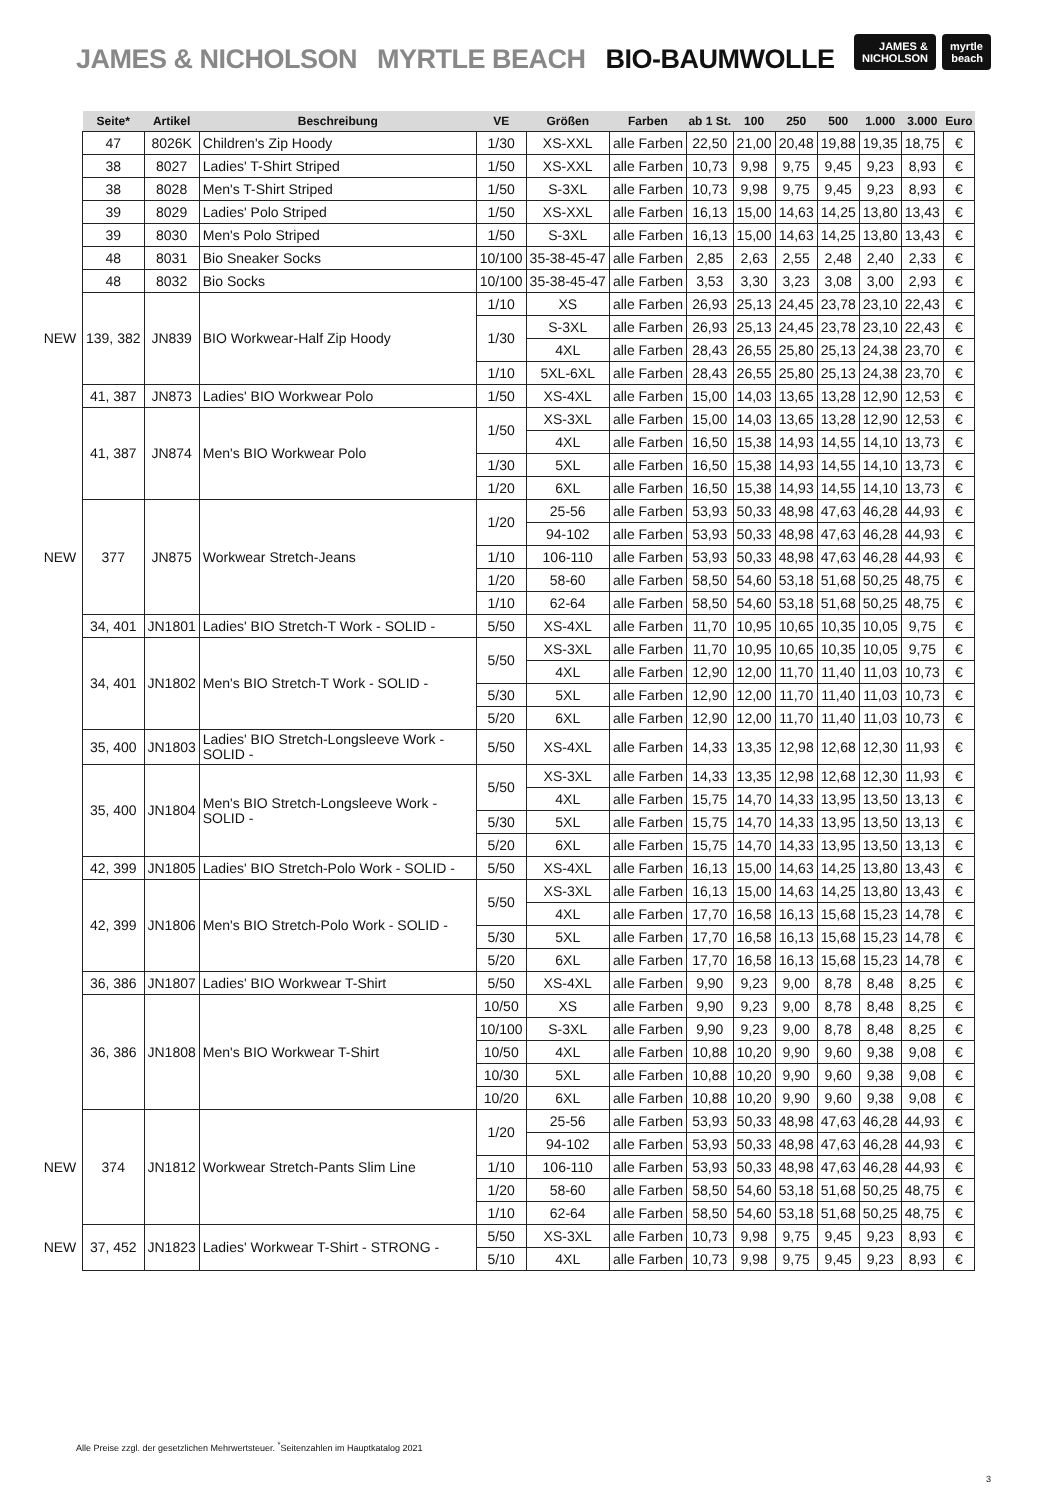JAMES & NICHOLSON MYRTLE BEACH BIO-BAUMWOLLE
JAMES &
NICHOLSON
myrtle
beach
| | Seite* | Artikel | Beschreibung | VE | Größen | Farben | ab 1 St. | 100 | 250 | 500 | 1.000 | 3.000 | Euro |
| --- | --- | --- | --- | --- | --- | --- | --- | --- | --- | --- | --- | --- | --- |
| | 47 | 8026K | Children's Zip Hoody | 1/30 | XS-XXL | alle Farben | 22,50 | 21,00 | 20,48 | 19,88 | 19,35 | 18,75 | € |
| | 38 | 8027 | Ladies' T-Shirt Striped | 1/50 | XS-XXL | alle Farben | 10,73 | 9,98 | 9,75 | 9,45 | 9,23 | 8,93 | € |
| | 38 | 8028 | Men's T-Shirt Striped | 1/50 | S-3XL | alle Farben | 10,73 | 9,98 | 9,75 | 9,45 | 9,23 | 8,93 | € |
| | 39 | 8029 | Ladies' Polo Striped | 1/50 | XS-XXL | alle Farben | 16,13 | 15,00 | 14,63 | 14,25 | 13,80 | 13,43 | € |
| | 39 | 8030 | Men's Polo Striped | 1/50 | S-3XL | alle Farben | 16,13 | 15,00 | 14,63 | 14,25 | 13,80 | 13,43 | € |
| | 48 | 8031 | Bio Sneaker Socks | 10/100 | 35-38-45-47 | alle Farben | 2,85 | 2,63 | 2,55 | 2,48 | 2,40 | 2,33 | € |
| | 48 | 8032 | Bio Socks | 10/100 | 35-38-45-47 | alle Farben | 3,53 | 3,30 | 3,23 | 3,08 | 3,00 | 2,93 | € |
| NEW | 139, 382 | JN839 | BIO Workwear-Half Zip Hoody | 1/10 | XS | alle Farben | 26,93 | 25,13 | 24,45 | 23,78 | 23,10 | 22,43 | € |
| | | | | 1/30 | S-3XL | alle Farben | 26,93 | 25,13 | 24,45 | 23,78 | 23,10 | 22,43 | € |
| | | | | | 4XL | alle Farben | 28,43 | 26,55 | 25,80 | 25,13 | 24,38 | 23,70 | € |
| | | | | 1/10 | 5XL-6XL | alle Farben | 28,43 | 26,55 | 25,80 | 25,13 | 24,38 | 23,70 | € |
| | 41, 387 | JN873 | Ladies' BIO Workwear Polo | 1/50 | XS-4XL | alle Farben | 15,00 | 14,03 | 13,65 | 13,28 | 12,90 | 12,53 | € |
| | 41, 387 | JN874 | Men's BIO Workwear Polo | 1/50 | XS-3XL | alle Farben | 15,00 | 14,03 | 13,65 | 13,28 | 12,90 | 12,53 | € |
| | | | | | 4XL | alle Farben | 16,50 | 15,38 | 14,93 | 14,55 | 14,10 | 13,73 | € |
| | | | | 1/30 | 5XL | alle Farben | 16,50 | 15,38 | 14,93 | 14,55 | 14,10 | 13,73 | € |
| | | | | 1/20 | 6XL | alle Farben | 16,50 | 15,38 | 14,93 | 14,55 | 14,10 | 13,73 | € |
| NEW | 377 | JN875 | Workwear Stretch-Jeans | 1/20 | 25-56 | alle Farben | 53,93 | 50,33 | 48,98 | 47,63 | 46,28 | 44,93 | € |
| | | | | | 94-102 | alle Farben | 53,93 | 50,33 | 48,98 | 47,63 | 46,28 | 44,93 | € |
| | | | | 1/10 | 106-110 | alle Farben | 53,93 | 50,33 | 48,98 | 47,63 | 46,28 | 44,93 | € |
| | | | | 1/20 | 58-60 | alle Farben | 58,50 | 54,60 | 53,18 | 51,68 | 50,25 | 48,75 | € |
| | | | | 1/10 | 62-64 | alle Farben | 58,50 | 54,60 | 53,18 | 51,68 | 50,25 | 48,75 | € |
| | 34, 401 | JN1801 | Ladies' BIO Stretch-T Work - SOLID - | 5/50 | XS-4XL | alle Farben | 11,70 | 10,95 | 10,65 | 10,35 | 10,05 | 9,75 | € |
| | 34, 401 | JN1802 | Men's BIO Stretch-T Work - SOLID - | 5/50 | XS-3XL | alle Farben | 11,70 | 10,95 | 10,65 | 10,35 | 10,05 | 9,75 | € |
| | | | | | 4XL | alle Farben | 12,90 | 12,00 | 11,70 | 11,40 | 11,03 | 10,73 | € |
| | | | | 5/30 | 5XL | alle Farben | 12,90 | 12,00 | 11,70 | 11,40 | 11,03 | 10,73 | € |
| | | | | 5/20 | 6XL | alle Farben | 12,90 | 12,00 | 11,70 | 11,40 | 11,03 | 10,73 | € |
| | 35, 400 | JN1803 | Ladies' BIO Stretch-Longsleeve Work - SOLID - | 5/50 | XS-4XL | alle Farben | 14,33 | 13,35 | 12,98 | 12,68 | 12,30 | 11,93 | € |
| | 35, 400 | JN1804 | Men's BIO Stretch-Longsleeve Work - SOLID - | 5/50 | XS-3XL | alle Farben | 14,33 | 13,35 | 12,98 | 12,68 | 12,30 | 11,93 | € |
| | | | | | 4XL | alle Farben | 15,75 | 14,70 | 14,33 | 13,95 | 13,50 | 13,13 | € |
| | | | | 5/30 | 5XL | alle Farben | 15,75 | 14,70 | 14,33 | 13,95 | 13,50 | 13,13 | € |
| | | | | 5/20 | 6XL | alle Farben | 15,75 | 14,70 | 14,33 | 13,95 | 13,50 | 13,13 | € |
| | 42, 399 | JN1805 | Ladies' BIO Stretch-Polo Work - SOLID - | 5/50 | XS-4XL | alle Farben | 16,13 | 15,00 | 14,63 | 14,25 | 13,80 | 13,43 | € |
| | 42, 399 | JN1806 | Men's BIO Stretch-Polo Work - SOLID - | 5/50 | XS-3XL | alle Farben | 16,13 | 15,00 | 14,63 | 14,25 | 13,80 | 13,43 | € |
| | | | | | 4XL | alle Farben | 17,70 | 16,58 | 16,13 | 15,68 | 15,23 | 14,78 | € |
| | | | | 5/30 | 5XL | alle Farben | 17,70 | 16,58 | 16,13 | 15,68 | 15,23 | 14,78 | € |
| | | | | 5/20 | 6XL | alle Farben | 17,70 | 16,58 | 16,13 | 15,68 | 15,23 | 14,78 | € |
| | 36, 386 | JN1807 | Ladies' BIO Workwear T-Shirt | 5/50 | XS-4XL | alle Farben | 9,90 | 9,23 | 9,00 | 8,78 | 8,48 | 8,25 | € |
| | 36, 386 | JN1808 | Men's BIO Workwear T-Shirt | 10/50 | XS | alle Farben | 9,90 | 9,23 | 9,00 | 8,78 | 8,48 | 8,25 | € |
| | | | | 10/100 | S-3XL | alle Farben | 9,90 | 9,23 | 9,00 | 8,78 | 8,48 | 8,25 | € |
| | | | | 10/50 | 4XL | alle Farben | 10,88 | 10,20 | 9,90 | 9,60 | 9,38 | 9,08 | € |
| | | | | 10/30 | 5XL | alle Farben | 10,88 | 10,20 | 9,90 | 9,60 | 9,38 | 9,08 | € |
| | | | | 10/20 | 6XL | alle Farben | 10,88 | 10,20 | 9,90 | 9,60 | 9,38 | 9,08 | € |
| NEW | 374 | JN1812 | Workwear Stretch-Pants Slim Line | 1/20 | 25-56 | alle Farben | 53,93 | 50,33 | 48,98 | 47,63 | 46,28 | 44,93 | € |
| | | | | | 94-102 | alle Farben | 53,93 | 50,33 | 48,98 | 47,63 | 46,28 | 44,93 | € |
| | | | | 1/10 | 106-110 | alle Farben | 53,93 | 50,33 | 48,98 | 47,63 | 46,28 | 44,93 | € |
| | | | | 1/20 | 58-60 | alle Farben | 58,50 | 54,60 | 53,18 | 51,68 | 50,25 | 48,75 | € |
| | | | | 1/10 | 62-64 | alle Farben | 58,50 | 54,60 | 53,18 | 51,68 | 50,25 | 48,75 | € |
| NEW | 37, 452 | JN1823 | Ladies' Workwear T-Shirt - STRONG - | 5/50 | XS-3XL | alle Farben | 10,73 | 9,98 | 9,75 | 9,45 | 9,23 | 8,93 | € |
| | | | | 5/10 | 4XL | alle Farben | 10,73 | 9,98 | 9,75 | 9,45 | 9,23 | 8,93 | € |
Alle Preise zzgl. der gesetzlichen Mehrwertsteuer. <sup>*</sup>Seitenzahlen im Hauptkatalog 2021
3